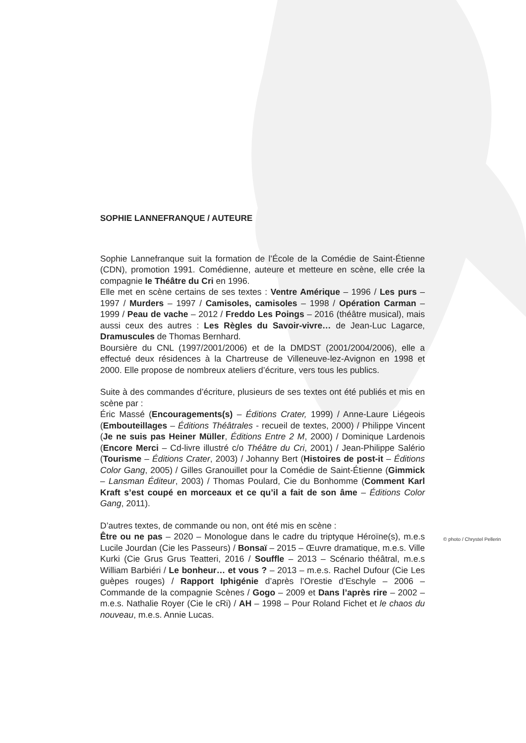SOPHIE LANNEFRANQUE / AUTEURE
Sophie Lannefranque suit la formation de l’École de la Comédie de Saint-Étienne (CDN), promotion 1991. Comédienne, auteure et metteure en scène, elle crée la compagnie le Théâtre du Cri en 1996.
Elle met en scène certains de ses textes : Ventre Amérique – 1996 / Les purs – 1997 / Murders – 1997 / Camisoles, camisoles – 1998 / Opération Carman – 1999 / Peau de vache – 2012 / Freddo Les Poings – 2016 (théâtre musical), mais aussi ceux des autres : Les Règles du Savoir-vivre… de Jean-Luc Lagarce, Dramuscules de Thomas Bernhard.
Boursière du CNL (1997/2001/2006) et de la DMDST (2001/2004/2006), elle a effectué deux résidences à la Chartreuse de Villeneuve-lez-Avignon en 1998 et 2000. Elle propose de nombreux ateliers d’écriture, vers tous les publics.
Suite à des commandes d’écriture, plusieurs de ses textes ont été publiés et mis en scène par :
Éric Massé (Encouragements(s) – Éditions Crater, 1999) / Anne-Laure Liégeois (Embouteillages – Éditions Théâtrales - recueil de textes, 2000) / Philippe Vincent (Je ne suis pas Heiner Müller, Éditions Entre 2 M, 2000) / Dominique Lardenois (Encore Merci – Cd-livre illustré c/o Théâtre du Cri, 2001) / Jean-Philippe Salério (Tourisme – Éditions Crater, 2003) / Johanny Bert (Histoires de post-it – Éditions Color Gang, 2005) / Gilles Granouillet pour la Comédie de Saint-Étienne (Gimmick – Lansman Éditeur, 2003) / Thomas Poulard, Cie du Bonhomme (Comment Karl Kraft s’est coupé en morceaux et ce qu’il a fait de son âme – Éditions Color Gang, 2011).
D’autres textes, de commande ou non, ont été mis en scène :
Être ou ne pas – 2020 – Monologue dans le cadre du triptyque Héroïne(s), m.e.s Lucile Jourdan (Cie les Passeurs) / Bonsaï – 2015 – Œuvre dramatique, m.e.s. Ville Kurki (Cie Grus Grus Teatteri, 2016 / Souffle – 2013 – Scénario théâtral, m.e.s William Barbiéri / Le bonheur… et vous ? – 2013 – m.e.s. Rachel Dufour (Cie Les guèpes rouges) / Rapport Iphigénie d’après l’Orestie d’Eschyle – 2006 – Commande de la compagnie Scènes / Gogo – 2009 et Dans l’après rire – 2002 – m.e.s. Nathalie Royer (Cie le cRi) / AH – 1998 – Pour Roland Fichet et le chaos du nouveau, m.e.s. Annie Lucas.
© photo / Chrystel Pellerin